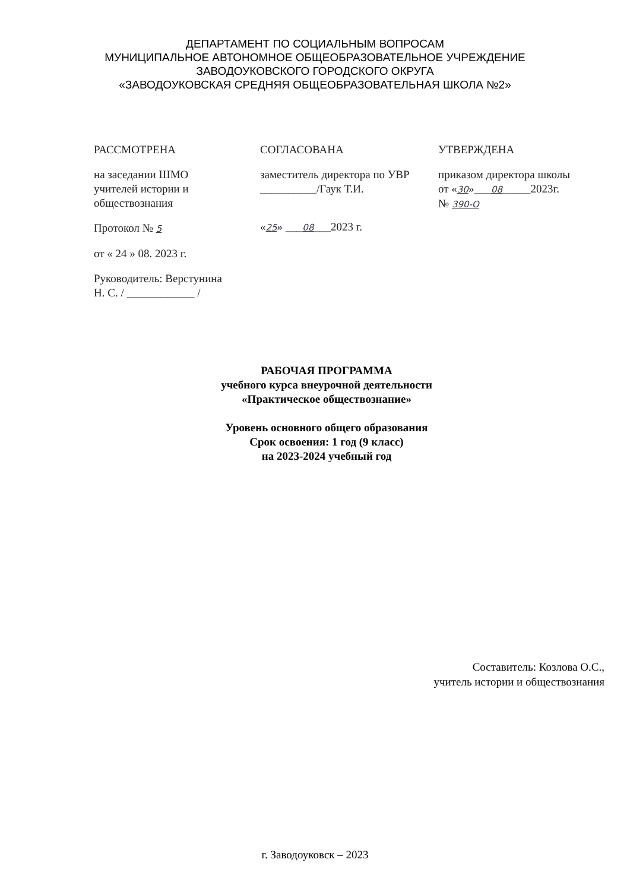ДЕПАРТАМЕНТ ПО СОЦИАЛЬНЫМ ВОПРОСАМ
МУНИЦИПАЛЬНОЕ АВТОНОМНОЕ ОБЩЕОБРАЗОВАТЕЛЬНОЕ УЧРЕЖДЕНИЕ
ЗАВОДОУКОВСКОГО ГОРОДСКОГО ОКРУГА
«ЗАВОДОУКОВСКАЯ СРЕДНЯЯ ОБЩЕОБРАЗОВАТЕЛЬНАЯ ШКОЛА №2»
РАССМОТРЕНА
на заседании ШМО
учителей истории и
обществознания
Протокол № 5
от « 24 » 08. 2023 г.
Руководитель: Верстунина
Н. С. / ____________ /
СОГЛАСОВАНА
заместитель директора по УВР
__________/Гаук Т.И.
«25» ___08___2023 г.
УТВЕРЖДЕНА
приказом директора школы
от «30»___08_____2023г.
№ 390-О
РАБОЧАЯ ПРОГРАММА
учебного курса внеурочной деятельности
«Практическое обществознание»
Уровень основного общего образования
Срок освоения: 1 год (9 класс)
на 2023-2024 учебный год
Составитель: Козлова О.С.,
учитель истории и обществознания
г. Заводоуковск – 2023